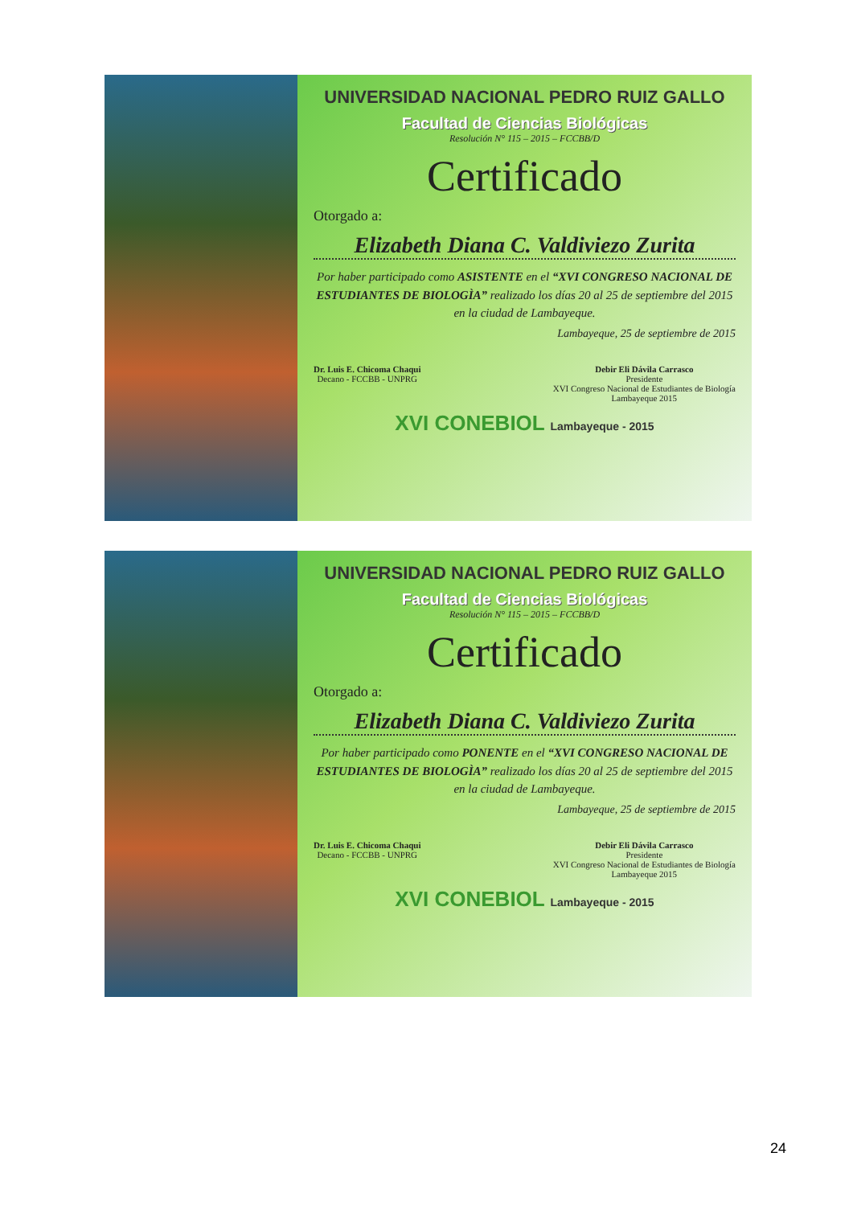UNIVERSIDAD NACIONAL PEDRO RUIZ GALLO
Facultad de Ciencias Biológicas
Resolución N° 115 – 2015 – FCCBB/D
Certificado
Otorgado a:
Elizabeth Diana C. Valdiviezo Zurita
Por haber participado como ASISTENTE en el “XVI CONGRESO NACIONAL DE ESTUDIANTES DE BIOLOGÌA” realizado los días 20 al 25 de septiembre del 2015 en la ciudad de Lambayeque.
Lambayeque, 25 de septiembre de 2015
Dr. Luis E. Chicoma Chaqui
Decano - FCCBB - UNPRG
Debir Eli Dávila Carrasco
Presidente
XVI Congreso Nacional de Estudiantes de Biología
Lambayeque 2015
XVI CONEBIOL Lambayeque - 2015
UNIVERSIDAD NACIONAL PEDRO RUIZ GALLO
Facultad de Ciencias Biológicas
Resolución N° 115 – 2015 – FCCBB/D
Certificado
Otorgado a:
Elizabeth Diana C. Valdiviezo Zurita
Por haber participado como PONENTE en el “XVI CONGRESO NACIONAL DE ESTUDIANTES DE BIOLOGÌA” realizado los días 20 al 25 de septiembre del 2015 en la ciudad de Lambayeque.
Lambayeque, 25 de septiembre de 2015
Dr. Luis E. Chicoma Chaqui
Decano - FCCBB - UNPRG
Debir Eli Dávila Carrasco
Presidente
XVI Congreso Nacional de Estudiantes de Biología
Lambayeque 2015
XVI CONEBIOL Lambayeque - 2015
24